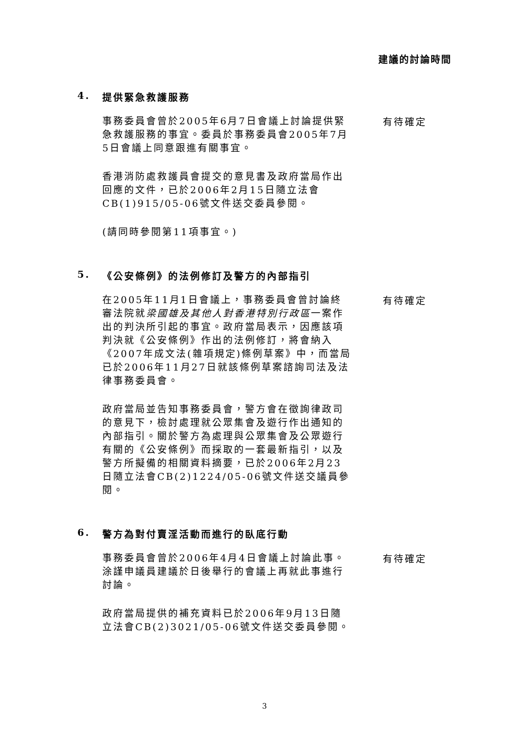建議的討論時間
4. 提供緊急救護服務
事務委員會曾於2005年6月7日會議上討論提供緊急救護服務的事宜。委員於事務委員會2005年7月5日會議上同意跟進有關事宜。
香港消防處救護員會提交的意見書及政府當局作出回應的文件，已於2006年2月15日隨立法會CB(1)915/05-06號文件送交委員參閱。
(請同時參閱第11項事宜。)
有待確定
5. 《公安條例》的法例修訂及警方的內部指引
在2005年11月1日會議上，事務委員會曾討論終審法院就梁國雄及其他人對香港特別行政區一案作出的判決所引起的事宜。政府當局表示，因應該項判決就《公安條例》作出的法例修訂，將會納入《2007年成文法(雜項規定)條例草案》中，而當局已於2006年11月27日就該條例草案諮詢司法及法律事務委員會。
政府當局並告知事務委員會，警方會在徵詢律政司的意見下，檢討處理就公眾集會及遊行作出通知的內部指引。關於警方為處理與公眾集會及公眾遊行有關的《公安條例》而採取的一套最新指引，以及警方所擬備的相關資料摘要，已於2006年2月23日隨立法會CB(2)1224/05-06號文件送交議員參閱。
有待確定
6. 警方為對付賣淫活動而進行的臥底行動
事務委員會曾於2006年4月4日會議上討論此事。涂謹申議員建議於日後舉行的會議上再就此事進行討論。
政府當局提供的補充資料已於2006年9月13日隨立法會CB(2)3021/05-06號文件送交委員參閱。
有待確定
3